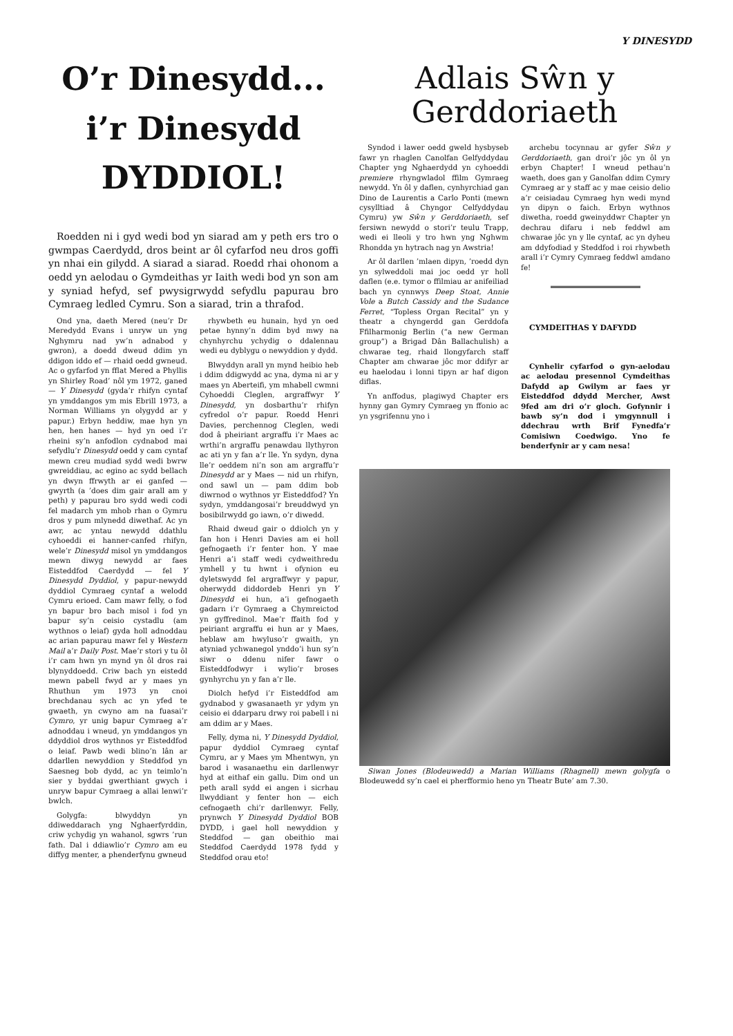Y DINESYDD
O’r Dinesydd...
i’r Dinesydd
DYDDIOL!
Roedden ni i gyd wedi bod yn siarad am y peth ers tro o gwmpas Caerdydd, dros beint ar ôl cyfarfod neu dros goffi yn nhai ein gilydd. A siarad a siarad. Roedd rhai ohonom a oedd yn aelodau o Gymdeithas yr Iaith wedi bod yn son am y syniad hefyd, sef pwysigrwydd sefydlu papurau bro Cymraeg ledled Cymru. Son a siarad, trin a thrafod.
Ond yna, daeth Mered (neu’r Dr Meredydd Evans i unryw un yng Nghymru nad yw’n adnabod y gwron), a doedd dweud ddim yn ddigon iddo ef — rhaid oedd gwneud. Ac o gyfarfod yn fflat Mered a Phyllis yn Shirley Road’ nôl ym 1972, ganed — Y Dinesydd (gyda’r rhifyn cyntaf yn ymddangos ym mis Ebrill 1973, a Norman Williams yn olygydd ar y papur.) Erbyn heddiw, mae hyn yn hen, hen hanes — hyd yn oed i’r rheini sy’n anfodlon cydnabod mai sefydlu’r Dinesydd oedd y cam cyntaf mewn creu mudiad sydd wedi bwrw gwreiddiau, ac egino ac sydd bellach yn dwyn ffrwyth ar ei ganfed — gwyrth (a ’does dim gair arall am y peth) y papurau bro sydd wedi codi fel madarch ym mhob rhan o Gymru dros y pum mlynedd diwethaf. Ac yn awr, ac yntau newydd ddathlu cyhoeddi ei hanner-canfed rhifyn, wele’r Dinesydd misol yn ymddangos mewn diwyg newydd ar faes Eisteddfod Caerdydd — fel Y Dinesydd Dyddiol, y papur-newydd dyddiol Cymraeg cyntaf a welodd Cymru erioed. Cam mawr felly, o fod yn bapur bro bach misol i fod yn bapur sy’n ceisio cystadlu (am wythnos o leiaf) gyda holl adnoddau ac arian papurau mawr fel y Western Mail a’r Daily Post. Mae’r stori y tu ôl i’r cam hwn yn mynd yn ôl dros rai blynyddoedd. Criw bach yn eistedd mewn pabell fwyd ar y maes yn Rhuthun ym 1973 yn cnoi brechdanau sych ac yn yfed te gwaeth, yn cwyno am na fuasai’r Cymro, yr unig bapur Cymraeg a’r adnoddau i wneud, yn ymddangos yn ddyddiol dros wythnos yr Eisteddfod o leiaf. Pawb wedi blino’n lân ar ddarllen newyddion y Steddfod yn Saesneg bob dydd, ac yn teimlo’n sier y byddai gwerthiant gwych i unryw bapur Cymraeg a allai lenwi’r bwlch.
Golygfa: blwyddyn yn ddiweddarach yng Nghaerfyrddin, criw ychydig yn wahanol, sgwrs ’run fath. Dal i ddiawlio’r Cymro am eu diffyg menter, a phenderfynu gwneud
rhywbeth eu hunain, hyd yn oed petae hynny’n ddim byd mwy na chynhyrchu ychydig o ddalennau wedi eu dyblygu o newyddion y dydd.
Blwyddyn arall yn mynd heibio heb i ddim ddigwydd ac yna, dyma ni ar y maes yn Aberteifi, ym mhabell cwmni Cyhoeddi Cleglen, argraffwyr Y Dinesydd, yn dosbarthu’r rhifyn cyfredol o’r papur. Roedd Henri Davies, perchennog Cleglen, wedi dod â pheiriant argraffu i’r Maes ac wrthi’n argraffu penawdau llythyron ac ati yn y fan a’r lle. Yn sydyn, dyna lle’r oeddem ni’n son am argraffu’r Dinesydd ar y Maes — nid un rhifyn, ond sawl un — pam ddim bob diwrnod o wythnos yr Eisteddfod? Yn sydyn, ymddangosai’r breuddwyd yn bosibilrwydd go iawn, o’r diwedd.
Rhaid dweud gair o ddiolch yn y fan hon i Henri Davies am ei holl gefnogaeth i’r fenter hon. Y mae Henri a’i staff wedi cydweithredu ymhell y tu hwnt i ofynion eu dyletswydd fel argraffwyr y papur, oherwydd diddordeb Henri yn Y Dinesydd ei hun, a’i gefnogaeth gadarn i’r Gymraeg a Chymreictod yn gyffredinol. Mae’r ffaith fod y peiriant argraffu ei hun ar y Maes, heblaw am hwyluso’r gwaith, yn atyniad ychwanegol ynddo’i hun sy’n siwr o ddenu nifer fawr o Eisteddfodwyr i wylio’r broses gynhyrchu yn y fan a’r lle.
Diolch hefyd i’r Eisteddfod am gydnabod y gwasanaeth yr ydym yn ceisio ei ddarparu drwy roi pabell i ni am ddim ar y Maes.
Felly, dyma ni, Y Dinesydd Dyddiol, papur dyddiol Cymraeg cyntaf Cymru, ar y Maes ym Mhentwyn, yn barod i wasanaethu ein darllenwyr hyd at eithaf ein gallu. Dim ond un peth arall sydd ei angen i sicrhau llwyddiant y fenter hon — eich cefnogaeth chi’r darllenwyr. Felly, prynwch Y Dinesydd Dyddiol BOB DYDD, i gael holl newyddion y Steddfod — gan obeithio mai Steddfod Caerdydd 1978 fydd y Steddfod orau eto!
Adlais Sŵn y
Gerddoriaeth
Syndod i lawer oedd gweld hysbyseb fawr yn rhaglen Canolfan Gelfyddydau Chapter yng Nghaerdydd yn cyhoeddi premiere rhyngwladol ffilm Gymraeg newydd. Yn ôl y daflen, cynhyrchiad gan Dino de Laurentis a Carlo Ponti (mewn cysylltiad â Chyngor Celfyddydau Cymru) yw Sŵn y Gerddoriaeth, sef fersiwn newydd o stori’r teulu Trapp, wedi ei lleoli y tro hwn yng Nghwm Rhondda yn hytrach nag yn Awstria!
Ar ôl darllen ’mlaen dipyn, ’roedd dyn yn sylweddoli mai joc oedd yr holl daflen (e.e. tymor o ffilmiau ar anifeiliad bach yn cynnwys Deep Stoat, Annie Vole a Butch Cassidy and the Sudance Ferret, “Topless Organ Recital” yn y theatr a chyngerdd gan Gerddofa Ffilharmonig Berlin (“a new German group”) a Brigad Dân Ballachulish) a chwarae teg, rhaid llongyfarch staff Chapter am chwarae jôc mor ddifyr ar eu haelodau i lonni tipyn ar haf digon diflas.
Yn anffodus, plagiwyd Chapter ers hynny gan Gymry Cymraeg yn ffonio ac yn ysgrifennu yno i
archebu tocynnau ar gyfer Sŵn y Gerddoriaeth, gan droi’r jôc yn ôl yn erbyn Chapter! I wneud pethau’n waeth, does gan y Ganolfan ddim Cymry Cymraeg ar y staff ac y mae ceisio delio a’r ceisiadau Cymraeg hyn wedi mynd yn dipyn o faich. Erbyn wythnos diwetha, roedd gweinyddwr Chapter yn dechrau difaru i neb feddwl am chwarae jôc yn y lle cyntaf, ac yn dyheu am ddyfodiad y Steddfod i roi rhywbeth arall i’r Cymry Cymraeg feddwl amdano fe!
CYMDEITHAS Y DAFYDD
Cynhelir cyfarfod o gyn-aelodau ac aelodau presennol Cymdeithas Dafydd ap Gwilym ar faes yr Eisteddfod ddydd Mercher, Awst 9fed am dri o’r gloch. Gofynnir i bawb sy’n dod i ymgynnull i ddechrau wrth Brif Fynedfa’r Comisiwn Coedwigo. Yno fe benderfynir ar y cam nesa!
Siwan Jones (Blodeuwedd) a Marian Williams (Rhagnell) mewn golygfa o Blodeuwedd sy’n cael ei pherfformio heno yn Theatr Bute’ am 7.30.